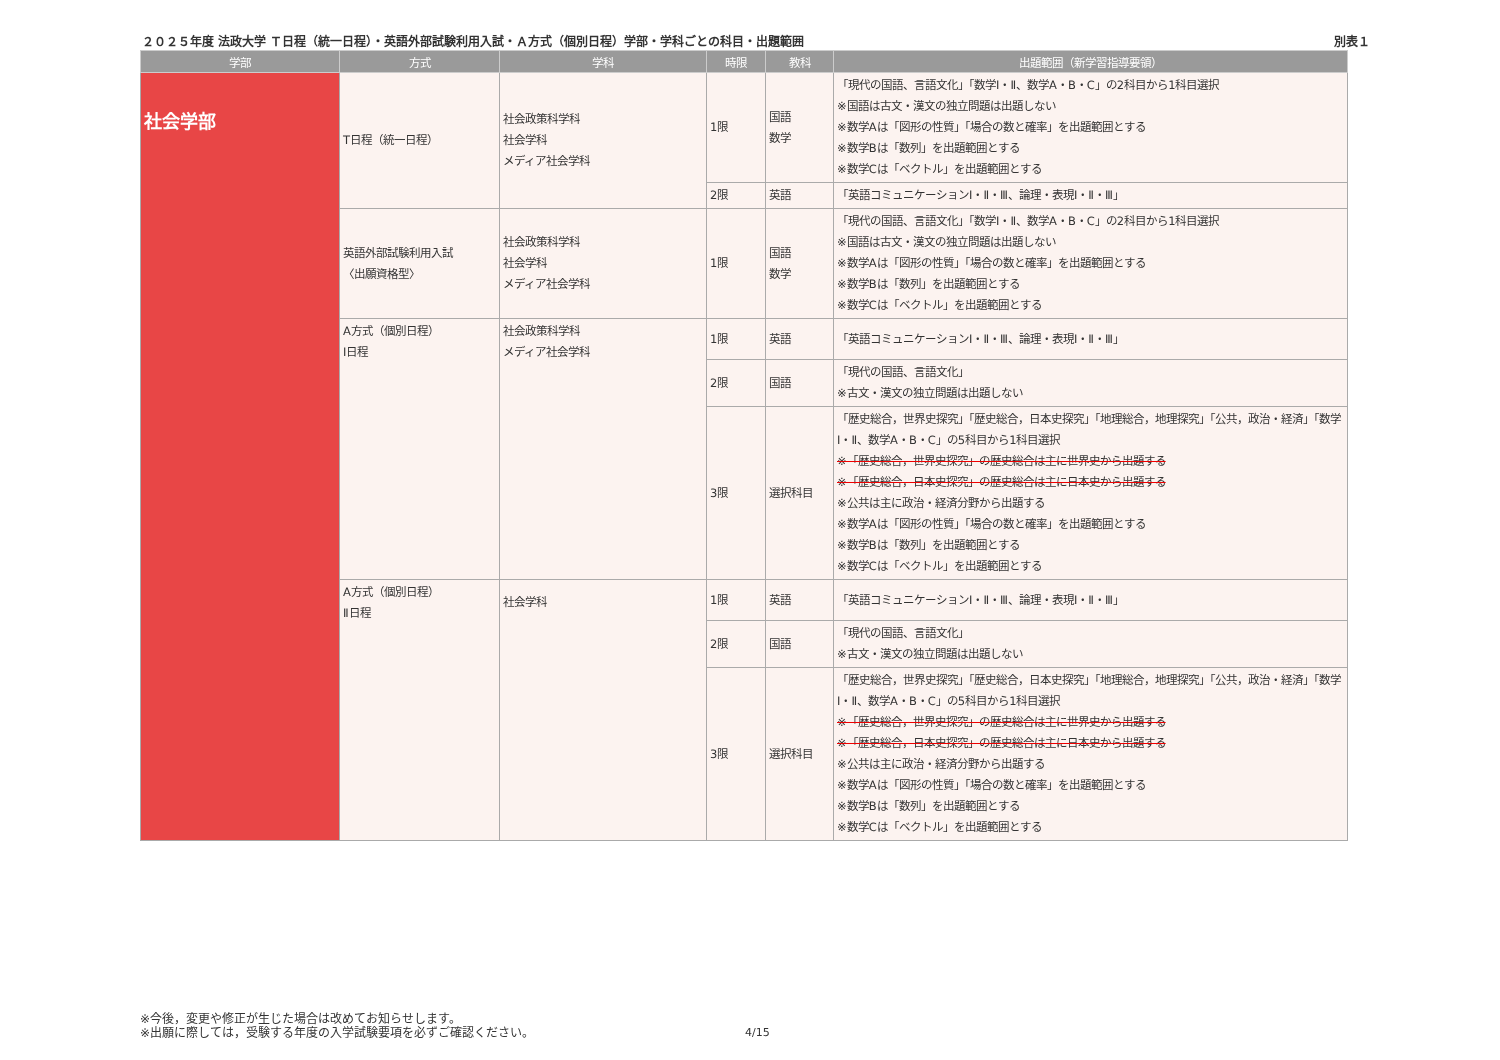２０２５年度 法政大学 Ｔ日程（統一日程）・英語外部試験利用入試・Ａ方式（個別日程）学部・学科ごとの科目・出題範囲 別表１
| 学部 | 方式 | 学科 | 時限 | 教科 | 出題範囲（新学習指導要領） |
| --- | --- | --- | --- | --- | --- |
| 社会学部 | T日程（統一日程） | 社会政策科学科 社会学科 メディア社会学科 | 1限 | 国語 数学 | 「現代の国語、言語文化」「数学Ⅰ・Ⅱ、数学A・B・C」の2科目から1科目選択 ※国語は古文・漢文の独立問題は出題しない ※数学Aは「図形の性質」「場合の数と確率」を出題範囲とする ※数学Bは「数列」を出題範囲とする ※数学Cは「ベクトル」を出題範囲とする |
| | | | 2限 | 英語 | 「英語コミュニケーションⅠ・Ⅱ・Ⅲ、論理・表現Ⅰ・Ⅱ・Ⅲ」 |
| | 英語外部試験利用入試 〈出願資格型〉 | 社会政策科学科 社会学科 メディア社会学科 | 1限 | 国語 数学 | 「現代の国語、言語文化」「数学Ⅰ・Ⅱ、数学A・B・C」の2科目から1科目選択 ※国語は古文・漢文の独立問題は出題しない ※数学Aは「図形の性質」「場合の数と確率」を出題範囲とする ※数学Bは「数列」を出題範囲とする ※数学Cは「ベクトル」を出題範囲とする |
| | A方式（個別日程） Ⅰ日程 | 社会政策科学科 メディア社会学科 | 1限 | 英語 | 「英語コミュニケーションⅠ・Ⅱ・Ⅲ、論理・表現Ⅰ・Ⅱ・Ⅲ」 |
| | | | 2限 | 国語 | 「現代の国語、言語文化」 ※古文・漢文の独立問題は出題しない |
| | | | 3限 | 選択科目 | 「歴史総合，世界史探究」「歴史総合，日本史探究」「地理総合，地理探究」「公共，政治・経済」「数学Ⅰ・Ⅱ、数学A・B・C」の5科目から1科目選択 ※「歴史総合，世界史探究」の歴史総合は主に世界史から出題する ※「歴史総合，日本史探究」の歴史総合は主に日本史から出題する ※公共は主に政治・経済分野から出題する ※数学Aは「図形の性質」「場合の数と確率」を出題範囲とする ※数学Bは「数列」を出題範囲とする ※数学Cは「ベクトル」を出題範囲とする |
| | A方式（個別日程） Ⅱ日程 | 社会学科 | 1限 | 英語 | 「英語コミュニケーションⅠ・Ⅱ・Ⅲ、論理・表現Ⅰ・Ⅱ・Ⅲ」 |
| | | | 2限 | 国語 | 「現代の国語、言語文化」 ※古文・漢文の独立問題は出題しない |
| | | | 3限 | 選択科目 | 「歴史総合，世界史探究」「歴史総合，日本史探究」「地理総合，地理探究」「公共，政治・経済」「数学Ⅰ・Ⅱ、数学A・B・C」の5科目から1科目選択 ※「歴史総合，世界史探究」の歴史総合は主に世界史から出題する ※「歴史総合，日本史探究」の歴史総合は主に日本史から出題する ※公共は主に政治・経済分野から出題する ※数学Aは「図形の性質」「場合の数と確率」を出題範囲とする ※数学Bは「数列」を出題範囲とする ※数学Cは「ベクトル」を出題範囲とする |
※今後，変更や修正が生じた場合は改めてお知らせします。
※出願に際しては，受験する年度の入学試験要項を必ずご確認ください。
4/15